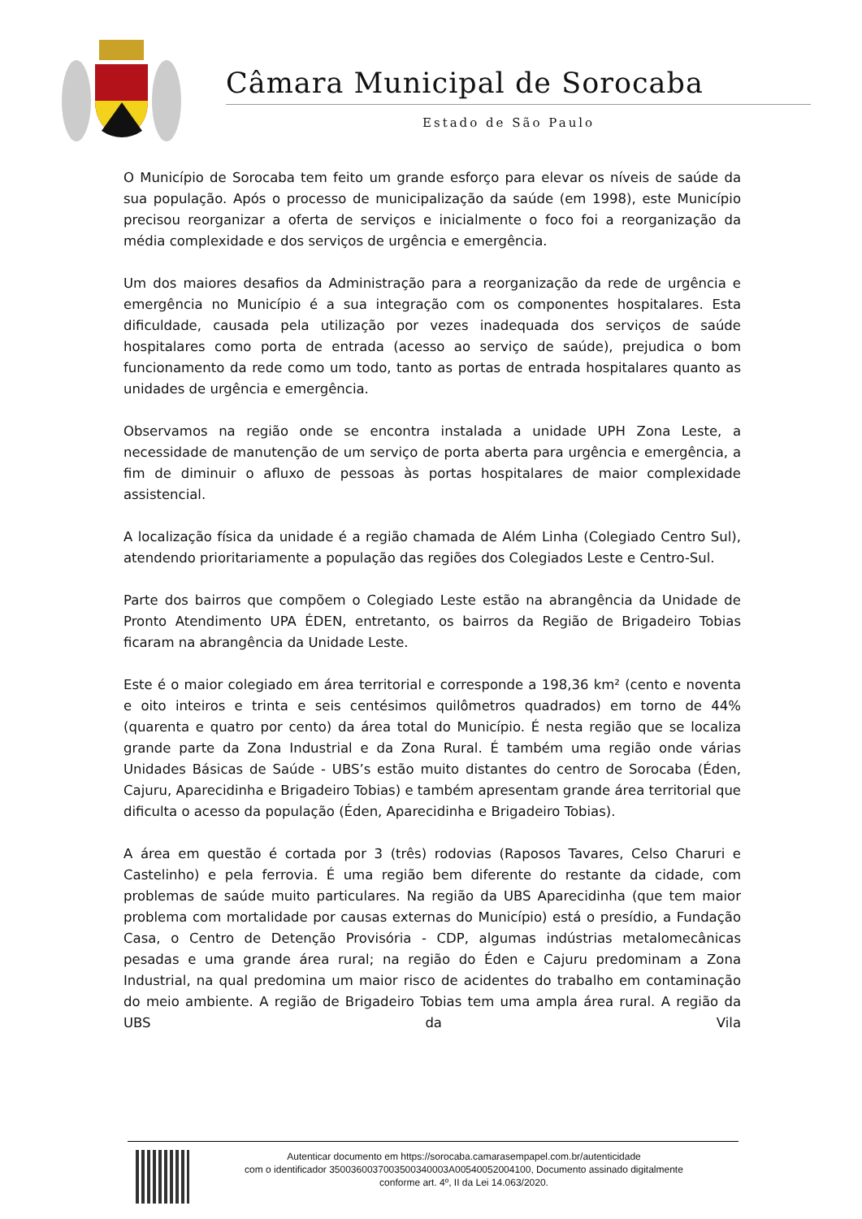Câmara Municipal de Sorocaba
Estado de São Paulo
O Município de Sorocaba tem feito um grande esforço para elevar os níveis de saúde da sua população. Após o processo de municipalização da saúde (em 1998), este Município precisou reorganizar a oferta de serviços e inicialmente o foco foi a reorganização da média complexidade e dos serviços de urgência e emergência.
Um dos maiores desafios da Administração para a reorganização da rede de urgência e emergência no Município é a sua integração com os componentes hospitalares. Esta dificuldade, causada pela utilização por vezes inadequada dos serviços de saúde hospitalares como porta de entrada (acesso ao serviço de saúde), prejudica o bom funcionamento da rede como um todo, tanto as portas de entrada hospitalares quanto as unidades de urgência e emergência.
Observamos na região onde se encontra instalada a unidade UPH Zona Leste, a necessidade de manutenção de um serviço de porta aberta para urgência e emergência, a fim de diminuir o afluxo de pessoas às portas hospitalares de maior complexidade assistencial.
A localização física da unidade é a região chamada de Além Linha (Colegiado Centro Sul), atendendo prioritariamente a população das regiões dos Colegiados Leste e Centro-Sul.
Parte dos bairros que compõem o Colegiado Leste estão na abrangência da Unidade de Pronto Atendimento UPA ÉDEN, entretanto, os bairros da Região de Brigadeiro Tobias ficaram na abrangência da Unidade Leste.
Este é o maior colegiado em área territorial e corresponde a 198,36 km² (cento e noventa e oito inteiros e trinta e seis centésimos quilômetros quadrados) em torno de 44% (quarenta e quatro por cento) da área total do Município. É nesta região que se localiza grande parte da Zona Industrial e da Zona Rural. É também uma região onde várias Unidades Básicas de Saúde - UBS’s estão muito distantes do centro de Sorocaba (Éden, Cajuru, Aparecidinha e Brigadeiro Tobias) e também apresentam grande área territorial que dificulta o acesso da população (Éden, Aparecidinha e Brigadeiro Tobias).
A área em questão é cortada por 3 (três) rodovias (Raposos Tavares, Celso Charuri e Castelinho) e pela ferrovia. É uma região bem diferente do restante da cidade, com problemas de saúde muito particulares. Na região da UBS Aparecidinha (que tem maior problema com mortalidade por causas externas do Município) está o presídio, a Fundação Casa, o Centro de Detenção Provisória - CDP, algumas indústrias metalomecânicas pesadas e uma grande área rural; na região do Éden e Cajuru predominam a Zona Industrial, na qual predomina um maior risco de acidentes do trabalho em contaminação do meio ambiente. A região de Brigadeiro Tobias tem uma ampla área rural. A região da UBS da Vila
Autenticar documento em https://sorocaba.camarasempapel.com.br/autenticidade
com o identificador 3500360037003500340003A00540052004100, Documento assinado digitalmente
conforme art. 4º, II da Lei 14.063/2020.